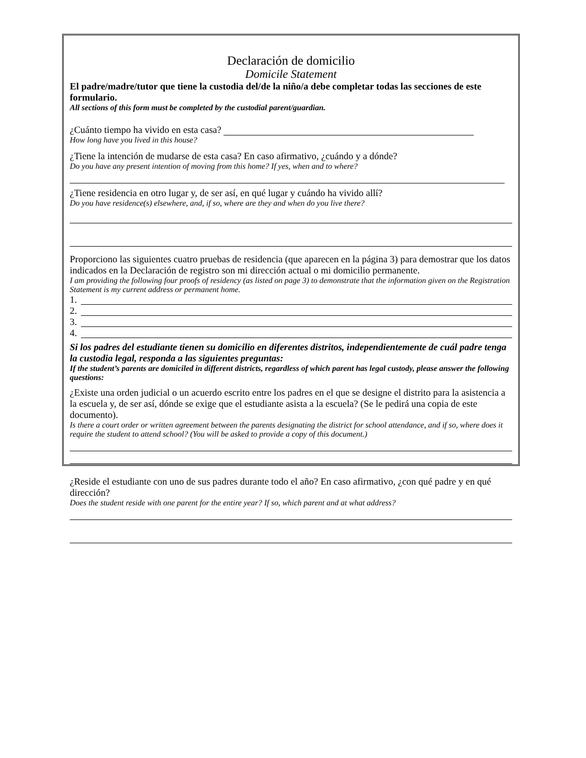Declaración de domicilio
Domicile Statement
El padre/madre/tutor que tiene la custodia del/de la niño/a debe completar todas las secciones de este formulario.
All sections of this form must be completed by the custodial parent/guardian.
¿Cuánto tiempo ha vivido en esta casa?
How long have you lived in this house?
¿Tiene la intención de mudarse de esta casa? En caso afirmativo, ¿cuándo y a dónde?
Do you have any present intention of moving from this home? If yes, when and to where?
¿Tiene residencia en otro lugar y, de ser así, en qué lugar y cuándo ha vivido allí?
Do you have residence(s) elsewhere, and, if so, where are they and when do you live there?
Proporciono las siguientes cuatro pruebas de residencia (que aparecen en la página 3) para demostrar que los datos indicados en la Declaración de registro son mi dirección actual o mi domicilio permanente.
I am providing the following four proofs of residency (as listed on page 3) to demonstrate that the information given on the Registration Statement is my current address or permanent home.
1.
2.
3.
4.
Si los padres del estudiante tienen su domicilio en diferentes distritos, independientemente de cuál padre tenga la custodia legal, responda a las siguientes preguntas:
If the student’s parents are domiciled in different districts, regardless of which parent has legal custody, please answer the following questions:
¿Existe una orden judicial o un acuerdo escrito entre los padres en el que se designe el distrito para la asistencia a la escuela y, de ser así, dónde se exige que el estudiante asista a la escuela? (Se le pedirá una copia de este documento).
Is there a court order or written agreement between the parents designating the district for school attendance, and if so, where does it require the student to attend school? (You will be asked to provide a copy of this document.)
¿Reside el estudiante con uno de sus padres durante todo el año? En caso afirmativo, ¿con qué padre y en qué dirección?
Does the student reside with one parent for the entire year? If so, which parent and at what address?